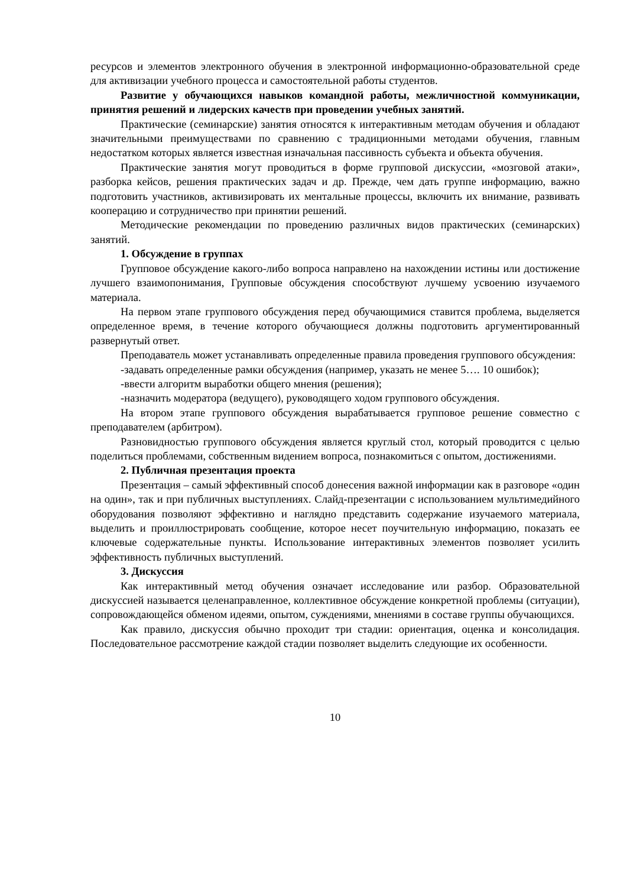ресурсов и элементов электронного обучения в электронной информационно-образовательной среде для активизации учебного процесса и самостоятельной работы студентов.
Развитие у обучающихся навыков командной работы, межличностной коммуникации, принятия решений и лидерских качеств при проведении учебных занятий.
Практические (семинарские) занятия относятся к интерактивным методам обучения и обладают значительными преимуществами по сравнению с традиционными методами обучения, главным недостатком которых является известная изначальная пассивность субъекта и объекта обучения.
Практические занятия могут проводиться в форме групповой дискуссии, «мозговой атаки», разборка кейсов, решения практических задач и др. Прежде, чем дать группе информацию, важно подготовить участников, активизировать их ментальные процессы, включить их внимание, развивать кооперацию и сотрудничество при принятии решений.
Методические рекомендации по проведению различных видов практических (семинарских) занятий.
1. Обсуждение в группах
Групповое обсуждение какого-либо вопроса направлено на нахождении истины или достижение лучшего взаимопонимания, Групповые обсуждения способствуют лучшему усвоению изучаемого материала.
На первом этапе группового обсуждения перед обучающимися ставится проблема, выделяется определенное время, в течение которого обучающиеся должны подготовить аргументированный развернутый ответ.
Преподаватель может устанавливать определенные правила проведения группового обсуждения:
-задавать определенные рамки обсуждения (например, указать не менее 5…. 10 ошибок);
-ввести алгоритм выработки общего мнения (решения);
-назначить модератора (ведущего), руководящего ходом группового обсуждения.
На втором этапе группового обсуждения вырабатывается групповое решение совместно с преподавателем (арбитром).
Разновидностью группового обсуждения является круглый стол, который проводится с целью поделиться проблемами, собственным видением вопроса, познакомиться с опытом, достижениями.
2. Публичная презентация проекта
Презентация – самый эффективный способ донесения важной информации как в разговоре «один на один», так и при публичных выступлениях. Слайд-презентации с использованием мультимедийного оборудования позволяют эффективно и наглядно представить содержание изучаемого материала, выделить и проиллюстрировать сообщение, которое несет поучительную информацию, показать ее ключевые содержательные пункты. Использование интерактивных элементов позволяет усилить эффективность публичных выступлений.
3. Дискуссия
Как интерактивный метод обучения означает исследование или разбор. Образовательной дискуссией называется целенаправленное, коллективное обсуждение конкретной проблемы (ситуации), сопровождающейся обменом идеями, опытом, суждениями, мнениями в составе группы обучающихся.
Как правило, дискуссия обычно проходит три стадии: ориентация, оценка и консолидация. Последовательное рассмотрение каждой стадии позволяет выделить следующие их особенности.
10